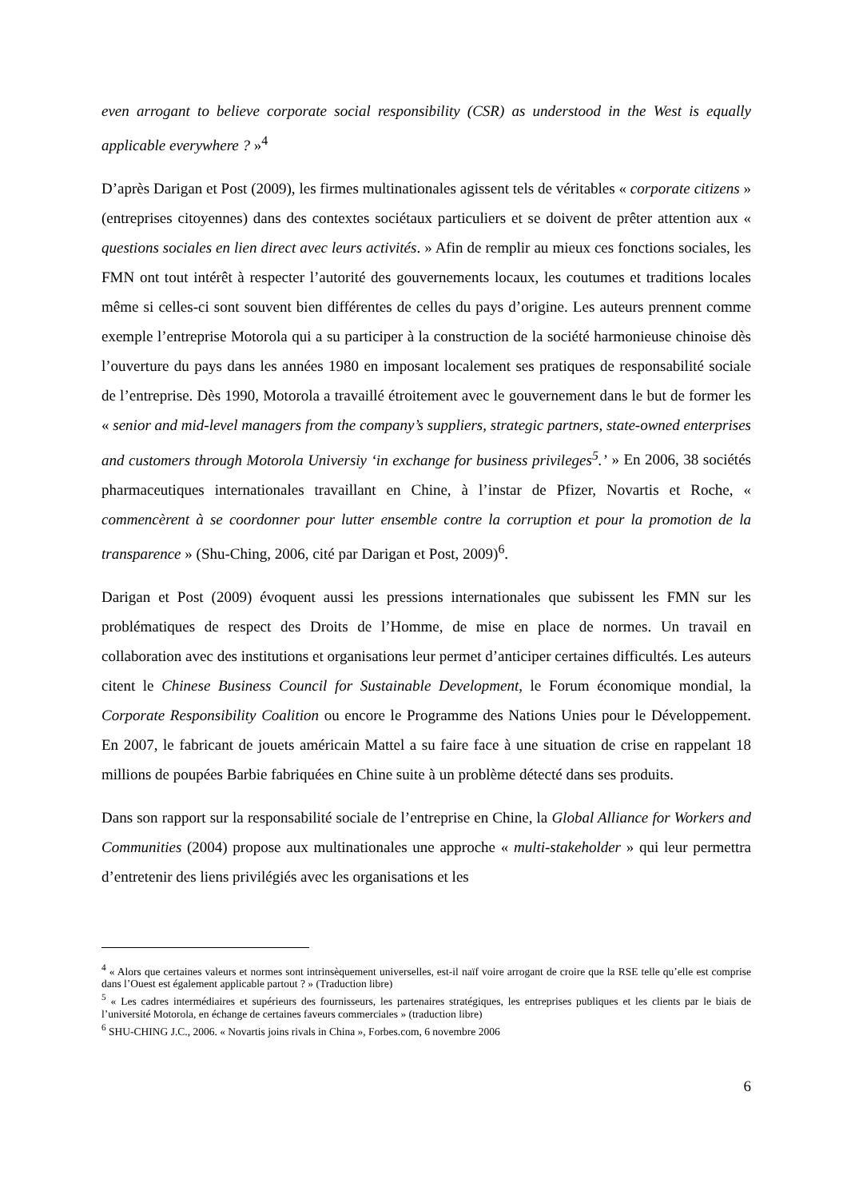even arrogant to believe corporate social responsibility (CSR) as understood in the West is equally applicable everywhere ? »<sup>4</sup>
D’après Darigan et Post (2009), les firmes multinationales agissent tels de véritables « corporate citizens » (entreprises citoyennes) dans des contextes sociétaux particuliers et se doivent de prêter attention aux « questions sociales en lien direct avec leurs activités. » Afin de remplir au mieux ces fonctions sociales, les FMN ont tout intérêt à respecter l’autorité des gouvernements locaux, les coutumes et traditions locales même si celles-ci sont souvent bien différentes de celles du pays d’origine. Les auteurs prennent comme exemple l’entreprise Motorola qui a su participer à la construction de la société harmonieuse chinoise dès l’ouverture du pays dans les années 1980 en imposant localement ses pratiques de responsabilité sociale de l’entreprise. Dès 1990, Motorola a travaillé étroitement avec le gouvernement dans le but de former les « senior and mid-level managers from the company’s suppliers, strategic partners, state-owned enterprises and customers through Motorola Universiy ‘in exchange for business privileges<sup>5</sup>.’ » En 2006, 38 sociétés pharmaceutiques internationales travaillant en Chine, à l’instar de Pfizer, Novartis et Roche, « commencèrent à se coordonner pour lutter ensemble contre la corruption et pour la promotion de la transparence » (Shu-Ching, 2006, cité par Darigan et Post, 2009)<sup>6</sup>.
Darigan et Post (2009) évoquent aussi les pressions internationales que subissent les FMN sur les problématiques de respect des Droits de l’Homme, de mise en place de normes. Un travail en collaboration avec des institutions et organisations leur permet d’anticiper certaines difficultés. Les auteurs citent le Chinese Business Council for Sustainable Development, le Forum économique mondial, la Corporate Responsibility Coalition ou encore le Programme des Nations Unies pour le Développement. En 2007, le fabricant de jouets américain Mattel a su faire face à une situation de crise en rappelant 18 millions de poupées Barbie fabriquées en Chine suite à un problème détecté dans ses produits.
Dans son rapport sur la responsabilité sociale de l’entreprise en Chine, la Global Alliance for Workers and Communities (2004) propose aux multinationales une approche « multi-stakeholder » qui leur permettra d’entretenir des liens privilégiés avec les organisations et les
<sup>4</sup> « Alors que certaines valeurs et normes sont intrinsèquement universelles, est-il naïf voire arrogant de croire que la RSE telle qu’elle est comprise dans l’Ouest est également applicable partout ? » (Traduction libre)
<sup>5</sup> « Les cadres intermédiaires et supérieurs des fournisseurs, les partenaires stratégiques, les entreprises publiques et les clients par le biais de l’université Motorola, en échange de certaines faveurs commerciales » (traduction libre)
<sup>6</sup> SHU-CHING J.C., 2006. « Novartis joins rivals in China », Forbes.com, 6 novembre 2006
6